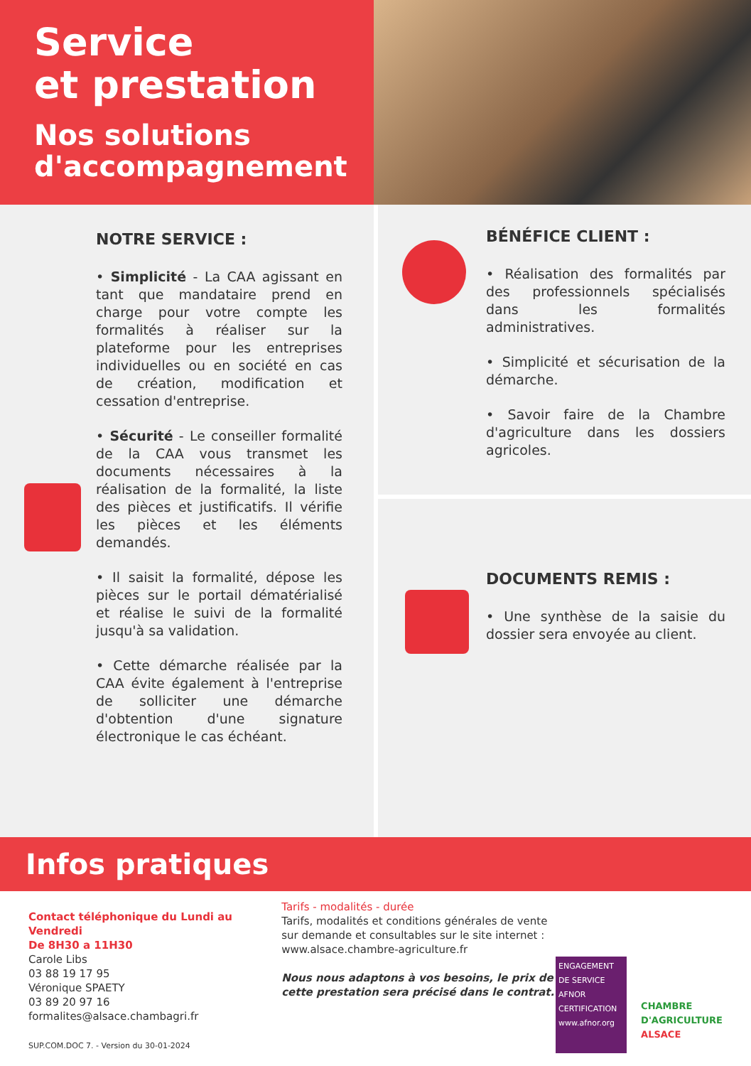Service
et prestation
Nos solutions
d'accompagnement
NOTRE SERVICE :
• Simplicité - La CAA agissant en tant que mandataire prend en charge pour votre compte les formalités à réaliser sur la plateforme pour les entreprises individuelles ou en société en cas de création, modification et cessation d'entreprise.
• Sécurité - Le conseiller formalité de la CAA vous transmet les documents nécessaires à la réalisation de la formalité, la liste des pièces et justificatifs. Il vérifie les pièces et les éléments demandés.
• Il saisit la formalité, dépose les pièces sur le portail dématérialisé et réalise le suivi de la formalité jusqu'à sa validation.
• Cette démarche réalisée par la CAA évite également à l'entreprise de solliciter une démarche d'obtention d'une signature électronique le cas échéant.
BÉNÉFICE CLIENT :
• Réalisation des formalités par des professionnels spécialisés dans les formalités administratives.
• Simplicité et sécurisation de la démarche.
• Savoir faire de la Chambre d'agriculture dans les dossiers agricoles.
DOCUMENTS REMIS :
• Une synthèse de la saisie du dossier sera envoyée au client.
Infos pratiques
Contact téléphonique du Lundi au Vendredi
De 8H30 a 11H30
Carole Libs
03 88 19 17 95
Véronique SPAETY
03 89 20 97 16
formalites@alsace.chambagri.fr
SUP.COM.DOC 7. - Version du 30-01-2024
Tarifs - modalités - durée
Tarifs, modalités et conditions générales de vente sur demande et consultables sur le site internet :
www.alsace.chambre-agriculture.fr
Nous nous adaptons à vos besoins, le prix de cette prestation sera précisé dans le contrat.
ENGAGEMENT DE SERVICE
AFNOR CERTIFICATION
www.afnor.org
CHAMBRE
D'AGRICULTURE
ALSACE